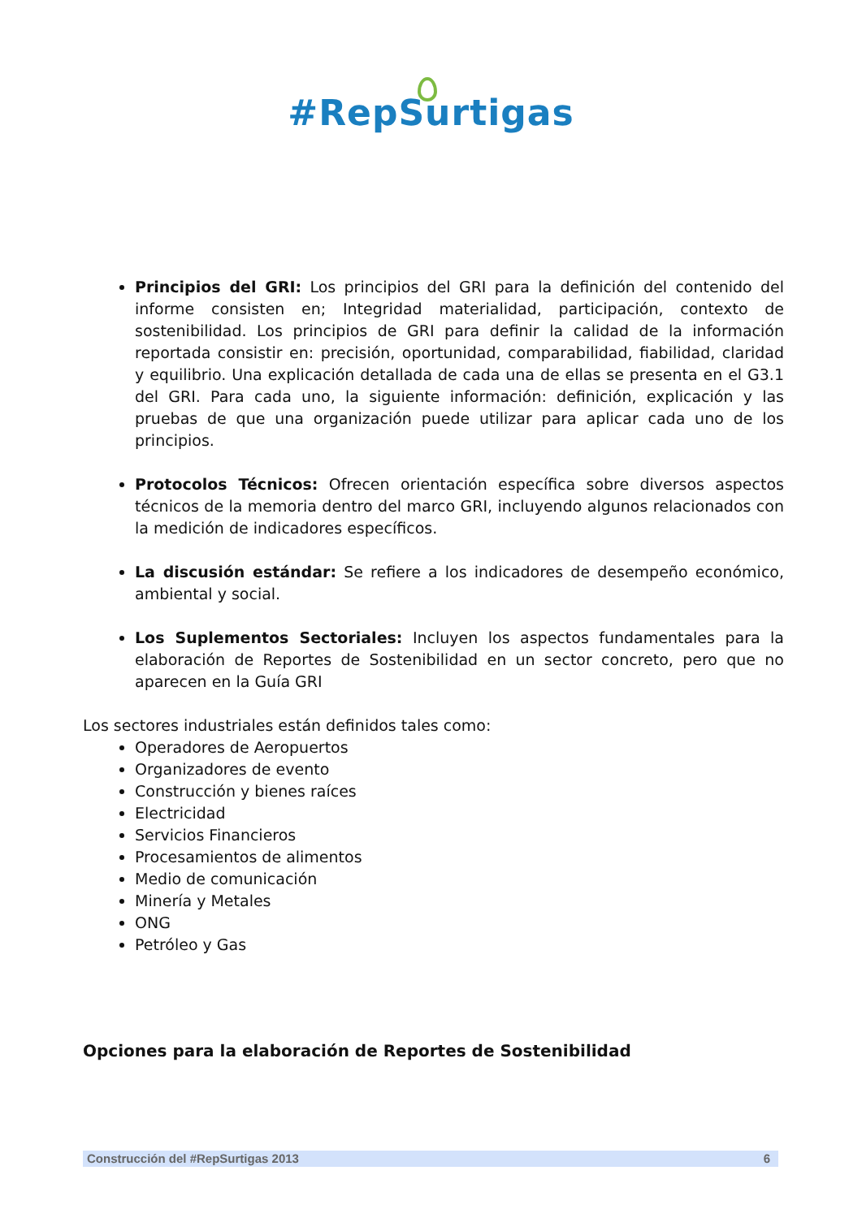#RepSurtigas
Principios del GRI: Los principios del GRI para la definición del contenido del informe consisten en; Integridad materialidad, participación, contexto de sostenibilidad. Los principios de GRI para definir la calidad de la información reportada consistir en: precisión, oportunidad, comparabilidad, fiabilidad, claridad y equilibrio. Una explicación detallada de cada una de ellas se presenta en el G3.1 del GRI. Para cada uno, la siguiente información: definición, explicación y las pruebas de que una organización puede utilizar para aplicar cada uno de los principios.
Protocolos Técnicos: Ofrecen orientación específica sobre diversos aspectos técnicos de la memoria dentro del marco GRI, incluyendo algunos relacionados con la medición de indicadores específicos.
La discusión estándar: Se refiere a los indicadores de desempeño económico, ambiental y social.
Los Suplementos Sectoriales: Incluyen los aspectos fundamentales para la elaboración de Reportes de Sostenibilidad en un sector concreto, pero que no aparecen en la Guía GRI
Los sectores industriales están definidos tales como:
Operadores de Aeropuertos
Organizadores de evento
Construcción y bienes raíces
Electricidad
Servicios Financieros
Procesamientos de alimentos
Medio de comunicación
Minería y Metales
ONG
Petróleo y Gas
Opciones para la elaboración de Reportes de Sostenibilidad
Construcción del #RepSurtigas 2013 6